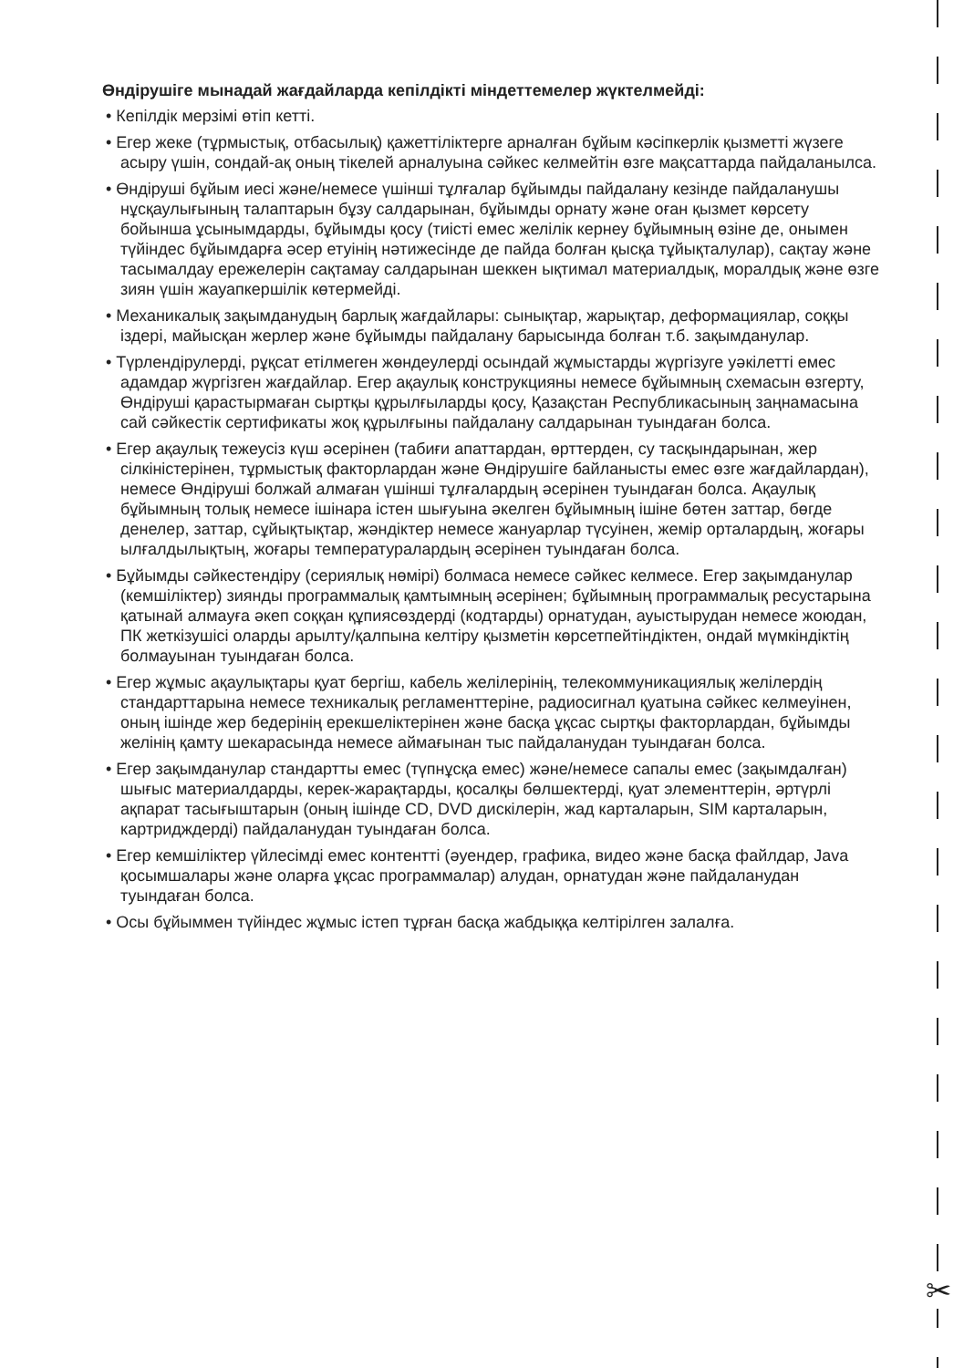✂
Өндірушіге мынадай жағдайларда кепілдікті міндеттемелер жүктелмейді:
• Кепілдік мерзімі өтіп кетті.
• Егер жеке (тұрмыстық, отбасылық) қажеттіліктерге арналған бұйым кәсіпкерлік қызметті жүзеге асыру үшін, сондай-ақ оның тікелей арналуына сәйкес келмейтін өзге мақсаттарда пайдаланылса.
• Өндіруші бұйым иесі және/немесе үшінші тұлғалар бұйымды пайдалану кезінде пайдаланушы нұсқаулығының талаптарын бұзу салдарынан, бұйымды орнату және оған қызмет көрсету бойынша ұсынымдарды, бұйымды қосу (тиісті емес желілік кернеу бұйымның өзіне де, онымен түйіндес бұйымдарға әсер етуінің нәтижесінде де пайда болған қысқа тұйықталулар), сақтау және тасымалдау ережелерін сақтамау салдарынан шеккен ықтимал материалдық, моралдық және өзге зиян үшін жауапкершілік көтермейді.
• Механикалық зақымданудың барлық жағдайлары: сынықтар, жарықтар, деформациялар, соққы іздері, майысқан жерлер және бұйымды пайдалану барысында болған т.б. зақымданулар.
• Түрлендірулерді, рұқсат етілмеген жөндеулерді осындай жұмыстарды жүргізуге уәкілетті емес адамдар жүргізген жағдайлар. Егер ақаулық конструкцияны немесе бұйымның схемасын өзгерту, Өндіруші қарастырмаған сыртқы құрылғыларды қосу, Қазақстан Республикасының заңнамасына сай сәйкестік сертификаты жоқ құрылғыны пайдалану салдарынан туындаған болса.
• Егер ақаулық тежеусіз күш әсерінен (табиғи апаттардан, өрттерден, су тасқындарынан, жер сілкіністерінен, тұрмыстық факторлардан және Өндірушіге байланысты емес өзге жағдайлардан), немесе Өндіруші болжай алмаған үшінші тұлғалардың әсерінен туындаған болса. Ақаулық бұйымның толық немесе ішінара істен шығуына әкелген бұйымның ішіне бөтен заттар, бөгде денелер, заттар, сұйықтықтар, жәндіктер немесе жануарлар түсуінен, жемір орталардың, жоғары ылғалдылықтың, жоғары температуралардың әсерінен туындаған болса.
• Бұйымды сәйкестендіру (сериялық нөмірі) болмаса немесе сәйкес келмесе. Егер зақымданулар (кемшіліктер) зиянды программалық қамтымның әсерінен; бұйымның программалық ресустарына қатынай алмауға әкеп соққан құпиясөздерді (кодтарды) орнатудан, ауыстырудан немесе жоюдан, ПК жеткізушісі оларды арылту/қалпына келтіру қызметін көрсетпейтіндіктен, ондай мүмкіндіктің болмауынан туындаған болса.
• Егер жұмыс ақаулықтары қуат бергіш, кабель желілерінің, телекоммуникациялық желілердің стандарттарына немесе техникалық регламенттеріне, радиосигнал қуатына сәйкес келмеуінен, оның ішінде жер бедерінің ерекшеліктерінен және басқа ұқсас сыртқы факторлардан, бұйымды желінің қамту шекарасында немесе аймағынан тыс пайдаланудан туындаған болса.
• Егер зақымданулар стандартты емес (түпнұсқа емес) және/немесе сапалы емес (зақымдалған) шығыс материалдарды, керек-жарақтарды, қосалқы бөлшектерді, қуат элементтерін, әртүрлі ақпарат тасығыштарын (оның ішінде CD, DVD дискілерін, жад карталарын, SIM карталарын, картридждерді) пайдаланудан туындаған болса.
• Егер кемшіліктер үйлесімді емес контентті (әуендер, графика, видео және басқа файлдар, Java қосымшалары және оларға ұқсас программалар) алудан, орнатудан және пайдаланудан туындаған болса.
• Осы бұйыммен түйіндес жұмыс істеп тұрған басқа жабдыққа келтірілген залалға.